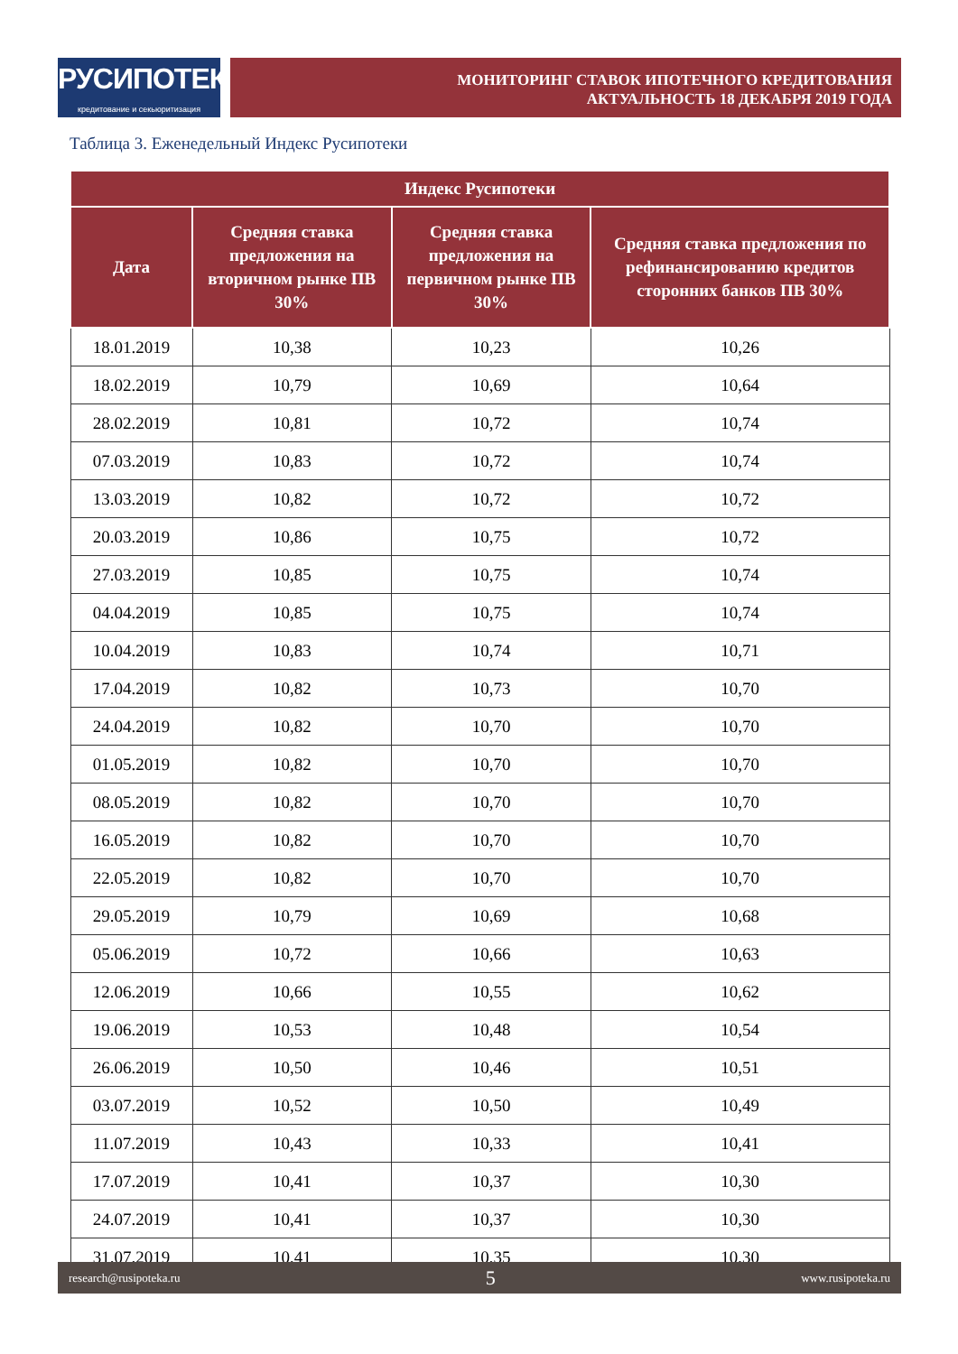РУСИПОТЕКА
кредитование и секьюритизация
МОНИТОРИНГ СТАВОК ИПОТЕЧНОГО КРЕДИТОВАНИЯ
АКТУАЛЬНОСТЬ 18 ДЕКАБРЯ 2019 ГОДА
Таблица 3. Еженедельный Индекс Русипотеки
| Индекс Русипотеки | | | |
| --- | --- | --- | --- |
| Дата | Средняя ставка предложения на вторичном рынке ПВ 30% | Средняя ставка предложения на первичном рынке ПВ 30% | Средняя ставка предложения по рефинансированию кредитов сторонних банков ПВ 30% |
| 18.01.2019 | 10,38 | 10,23 | 10,26 |
| 18.02.2019 | 10,79 | 10,69 | 10,64 |
| 28.02.2019 | 10,81 | 10,72 | 10,74 |
| 07.03.2019 | 10,83 | 10,72 | 10,74 |
| 13.03.2019 | 10,82 | 10,72 | 10,72 |
| 20.03.2019 | 10,86 | 10,75 | 10,72 |
| 27.03.2019 | 10,85 | 10,75 | 10,74 |
| 04.04.2019 | 10,85 | 10,75 | 10,74 |
| 10.04.2019 | 10,83 | 10,74 | 10,71 |
| 17.04.2019 | 10,82 | 10,73 | 10,70 |
| 24.04.2019 | 10,82 | 10,70 | 10,70 |
| 01.05.2019 | 10,82 | 10,70 | 10,70 |
| 08.05.2019 | 10,82 | 10,70 | 10,70 |
| 16.05.2019 | 10,82 | 10,70 | 10,70 |
| 22.05.2019 | 10,82 | 10,70 | 10,70 |
| 29.05.2019 | 10,79 | 10,69 | 10,68 |
| 05.06.2019 | 10,72 | 10,66 | 10,63 |
| 12.06.2019 | 10,66 | 10,55 | 10,62 |
| 19.06.2019 | 10,53 | 10,48 | 10,54 |
| 26.06.2019 | 10,50 | 10,46 | 10,51 |
| 03.07.2019 | 10,52 | 10,50 | 10,49 |
| 11.07.2019 | 10,43 | 10,33 | 10,41 |
| 17.07.2019 | 10,41 | 10,37 | 10,30 |
| 24.07.2019 | 10,41 | 10,37 | 10,30 |
| 31.07.2019 | 10,41 | 10,35 | 10,30 |
research@rusipoteka.ru 5 www.rusipoteka.ru